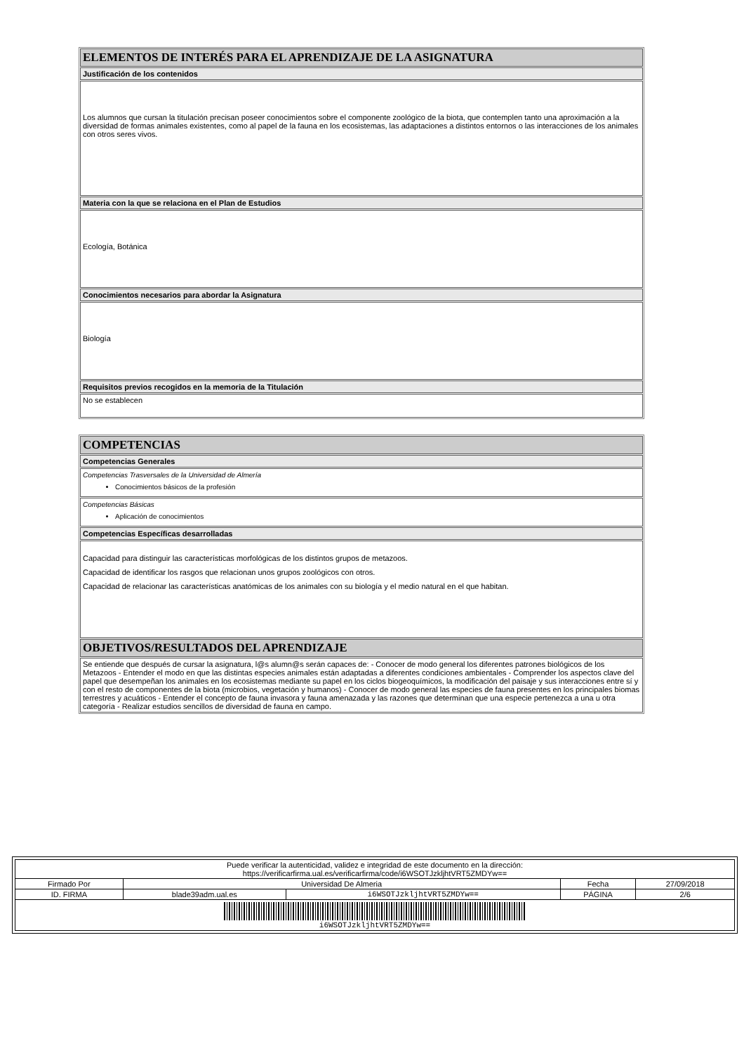| ELEMENTOS DE INTERÉS PARA EL APRENDIZAJE DE LA ASIGNATURA |
| Justificación de los contenidos |
| Los alumnos que cursan la titulación precisan poseer conocimientos sobre el componente zoológico de la biota, que contemplen tanto una aproximación a la diversidad de formas animales existentes, como al papel de la fauna en los ecosistemas, las adaptaciones a distintos entornos o las interacciones de los animales con otros seres vivos. |
| Materia con la que se relaciona en el Plan de Estudios |
| Ecología, Botánica |
| Conocimientos necesarios para abordar la Asignatura |
| Biología |
| Requisitos previos recogidos en la memoria de la Titulación |
| No se establecen |
| COMPETENCIAS |
| Competencias Generales |
| Competencias Trasversales de la Universidad de Almería Conocimientos básicos de la profesión |
| Competencias Básicas Aplicación de conocimientos |
| Competencias Específicas desarrolladas |
| Capacidad para distinguir las características morfológicas de los distintos grupos de metazoos. Capacidad de identificar los rasgos que relacionan unos grupos zoológicos con otros. Capacidad de relacionar las características anatómicas de los animales con su biología y el medio natural en el que habitan. |
| OBJETIVOS/RESULTADOS DEL APRENDIZAJE |
| Se entiende que después de cursar la asignatura, l@s alumn@s serán capaces de: - Conocer de modo general los diferentes patrones biológicos de los Metazoos - Entender el modo en que las distintas especies animales están adaptadas a diferentes condiciones ambientales - Comprender los aspectos clave del papel que desempeñan los animales en los ecosistemas mediante su papel en los ciclos biogeoquímicos, la modificación del paisaje y sus interacciones entre sí y con el resto de componentes de la biota (microbios, vegetación y humanos) - Conocer de modo general las especies de fauna presentes en los principales biomas terrestres y acuáticos - Entender el concepto de fauna invasora y fauna amenazada y las razones que determinan que una especie pertenezca a una u otra categoría - Realizar estudios sencillos de diversidad de fauna en campo. |
| Puede verificar la autenticidad, validez e integridad de este documento en la dirección: https://verificarfirma.ual.es/verificarfirma/code/i6WSOTJzkljhtVRT5ZMDYw== | | | | |
| Firmado Por | Universidad De Almeria | | Fecha | 27/09/2018 |
| ID. FIRMA | blade39adm.ual.es | i6WSOTJzkljhtVRT5ZMDYw== | PÁGINA | 2/6 |
| i6WSOTJzkljhtVRT5ZMDYw== | | | | |